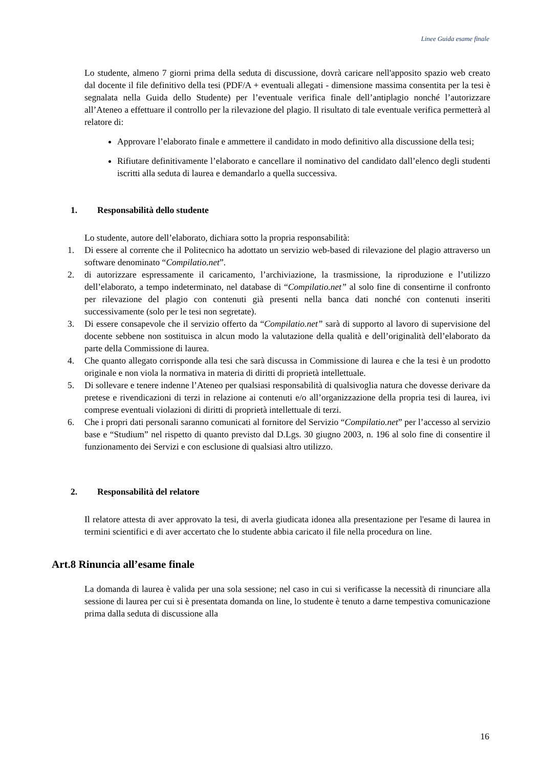Linee Guida esame finale
Lo studente, almeno 7 giorni prima della seduta di discussione, dovrà caricare nell'apposito spazio web creato dal docente il file definitivo della tesi (PDF/A + eventuali allegati - dimensione massima consentita per la tesi è segnalata nella Guida dello Studente) per l’eventuale verifica finale dell’antiplagio nonché l’autorizzare all’Ateneo a effettuare il controllo per la rilevazione del plagio. Il risultato di tale eventuale verifica permetterà al relatore di:
Approvare l’elaborato finale e ammettere il candidato in modo definitivo alla discussione della tesi;
Rifiutare definitivamente l’elaborato e cancellare il nominativo del candidato dall’elenco degli studenti iscritti alla seduta di laurea e demandarlo a quella successiva.
1. Responsabilità dello studente
Lo studente, autore dell’elaborato, dichiara sotto la propria responsabilità:
1. Di essere al corrente che il Politecnico ha adottato un servizio web-based di rilevazione del plagio attraverso un software denominato “Compilatio.net”.
2. di autorizzare espressamente il caricamento, l’archiviazione, la trasmissione, la riproduzione e l’utilizzo dell’elaborato, a tempo indeterminato, nel database di “Compilatio.net” al solo fine di consentirne il confronto per rilevazione del plagio con contenuti già presenti nella banca dati nonché con contenuti inseriti successivamente (solo per le tesi non segretate).
3. Di essere consapevole che il servizio offerto da “Compilatio.net” sarà di supporto al lavoro di supervisione del docente sebbene non sostituisca in alcun modo la valutazione della qualità e dell’originalità dell’elaborato da parte della Commissione di laurea.
4. Che quanto allegato corrisponde alla tesi che sarà discussa in Commissione di laurea e che la tesi è un prodotto originale e non viola la normativa in materia di diritti di proprietà intellettuale.
5. Di sollevare e tenere indenne l’Ateneo per qualsiasi responsabilità di qualsivoglia natura che dovesse derivare da pretese e rivendicazioni di terzi in relazione ai contenuti e/o all’organizzazione della propria tesi di laurea, ivi comprese eventuali violazioni di diritti di proprietà intellettuale di terzi.
6. Che i propri dati personali saranno comunicati al fornitore del Servizio “Compilatio.net” per l’accesso al servizio base e “Studium” nel rispetto di quanto previsto dal D.Lgs. 30 giugno 2003, n. 196 al solo fine di consentire il funzionamento dei Servizi e con esclusione di qualsiasi altro utilizzo.
2. Responsabilità del relatore
Il relatore attesta di aver approvato la tesi, di averla giudicata idonea alla presentazione per l'esame di laurea in termini scientifici e di aver accertato che lo studente abbia caricato il file nella procedura on line.
Art.8 Rinuncia all’esame finale
La domanda di laurea è valida per una sola sessione; nel caso in cui si verificasse la necessità di rinunciare alla sessione di laurea per cui si è presentata domanda on line, lo studente è tenuto a darne tempestiva comunicazione prima dalla seduta di discussione alla
16